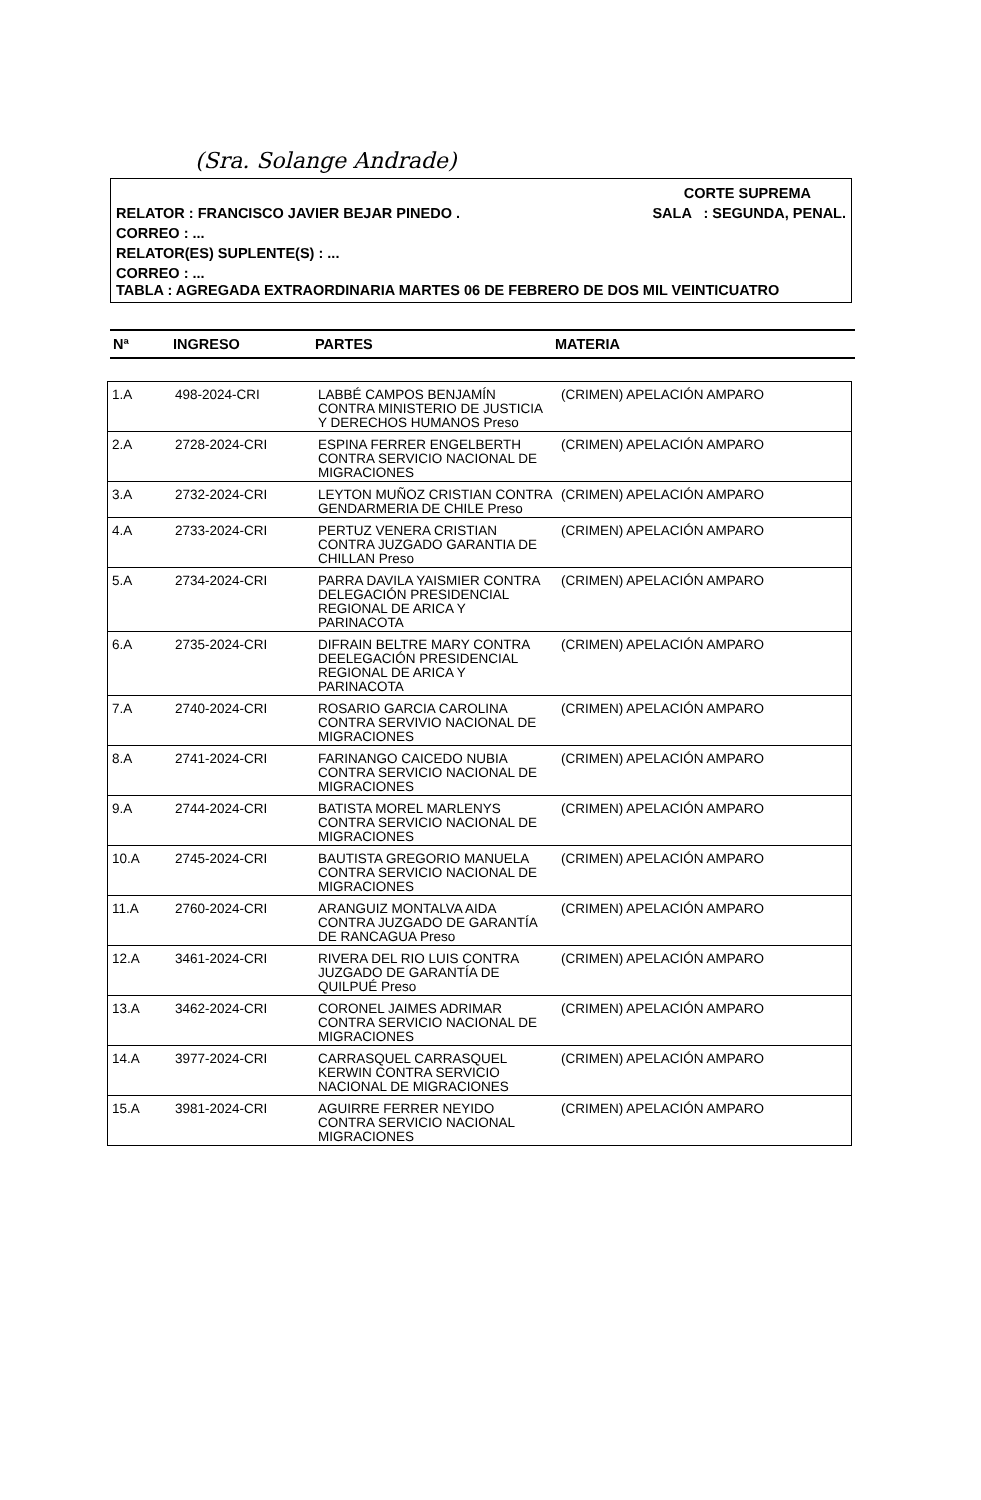(Sra. Solange Andrade)
CORTE SUPREMA
RELATOR : FRANCISCO JAVIER BEJAR PINEDO . SALA : SEGUNDA, PENAL.
CORREO : ...
RELATOR(ES) SUPLENTE(S) : ...
CORREO : ...
TABLA : AGREGADA EXTRAORDINARIA MARTES 06 DE FEBRERO DE DOS MIL VEINTICUATRO
Nª INGRESO PARTES MATERIA
| 1.A | 498-2024-CRI | LABBÉ CAMPOS BENJAMÍN CONTRA MINISTERIO DE JUSTICIA Y DERECHOS HUMANOS Preso | (CRIMEN) APELACIÓN AMPARO |
| 2.A | 2728-2024-CRI | ESPINA FERRER ENGELBERTH CONTRA SERVICIO NACIONAL DE MIGRACIONES | (CRIMEN) APELACIÓN AMPARO |
| 3.A | 2732-2024-CRI | LEYTON MUÑOZ CRISTIAN CONTRA GENDARMERIA DE CHILE Preso | (CRIMEN) APELACIÓN AMPARO |
| 4.A | 2733-2024-CRI | PERTUZ VENERA CRISTIAN CONTRA JUZGADO GARANTIA DE CHILLAN Preso | (CRIMEN) APELACIÓN AMPARO |
| 5.A | 2734-2024-CRI | PARRA DAVILA YAISMIER CONTRA DELEGACIÓN PRESIDENCIAL REGIONAL DE ARICA Y PARINACOTA | (CRIMEN) APELACIÓN AMPARO |
| 6.A | 2735-2024-CRI | DIFRAIN BELTRE MARY CONTRA DEELEGACIÓN PRESIDENCIAL REGIONAL DE ARICA Y PARINACOTA | (CRIMEN) APELACIÓN AMPARO |
| 7.A | 2740-2024-CRI | ROSARIO GARCIA CAROLINA CONTRA SERVIVIO NACIONAL DE MIGRACIONES | (CRIMEN) APELACIÓN AMPARO |
| 8.A | 2741-2024-CRI | FARINANGO CAICEDO NUBIA CONTRA SERVICIO NACIONAL DE MIGRACIONES | (CRIMEN) APELACIÓN AMPARO |
| 9.A | 2744-2024-CRI | BATISTA MOREL MARLENYS CONTRA SERVICIO NACIONAL DE MIGRACIONES | (CRIMEN) APELACIÓN AMPARO |
| 10.A | 2745-2024-CRI | BAUTISTA GREGORIO MANUELA CONTRA SERVICIO NACIONAL DE MIGRACIONES | (CRIMEN) APELACIÓN AMPARO |
| 11.A | 2760-2024-CRI | ARANGUIZ MONTALVA AIDA CONTRA JUZGADO DE GARANTÍA DE RANCAGUA Preso | (CRIMEN) APELACIÓN AMPARO |
| 12.A | 3461-2024-CRI | RIVERA DEL RIO LUIS CONTRA JUZGADO DE GARANTÍA DE QUILPUÉ Preso | (CRIMEN) APELACIÓN AMPARO |
| 13.A | 3462-2024-CRI | CORONEL JAIMES ADRIMAR CONTRA SERVICIO NACIONAL DE MIGRACIONES | (CRIMEN) APELACIÓN AMPARO |
| 14.A | 3977-2024-CRI | CARRASQUEL CARRASQUEL KERWIN CONTRA SERVICIO NACIONAL DE MIGRACIONES | (CRIMEN) APELACIÓN AMPARO |
| 15.A | 3981-2024-CRI | AGUIRRE FERRER NEYIDO CONTRA SERVICIO NACIONAL MIGRACIONES | (CRIMEN) APELACIÓN AMPARO |